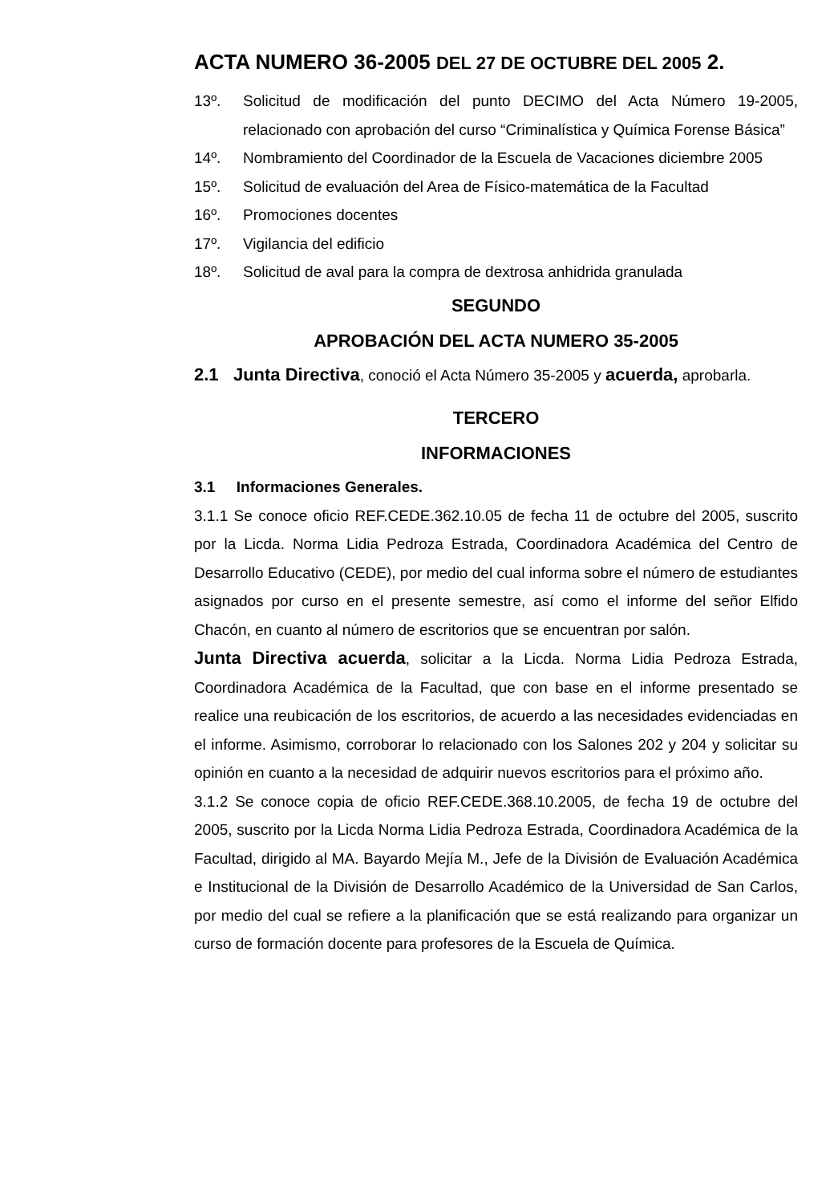ACTA NUMERO 36-2005 DEL 27 DE OCTUBRE DEL 2005 2.
13º. Solicitud de modificación del punto DECIMO del Acta Número 19-2005, relacionado con aprobación del curso “Criminalística y Química Forense Básica”
14º. Nombramiento del Coordinador de la Escuela de Vacaciones diciembre 2005
15º. Solicitud de evaluación del Area de Físico-matemática de la Facultad
16º. Promociones docentes
17º. Vigilancia del edificio
18º. Solicitud de aval para la compra de dextrosa anhidrida granulada
SEGUNDO
APROBACIÓN DEL ACTA NUMERO 35-2005
2.1 Junta Directiva, conoció el Acta Número 35-2005 y acuerda, aprobarla.
TERCERO
INFORMACIONES
3.1 Informaciones Generales.
3.1.1 Se conoce oficio REF.CEDE.362.10.05 de fecha 11 de octubre del 2005, suscrito por la Licda. Norma Lidia Pedroza Estrada, Coordinadora Académica del Centro de Desarrollo Educativo (CEDE), por medio del cual informa sobre el número de estudiantes asignados por curso en el presente semestre, así como el informe del señor Elfido Chacón, en cuanto al número de escritorios que se encuentran por salón.
Junta Directiva acuerda, solicitar a la Licda. Norma Lidia Pedroza Estrada, Coordinadora Académica de la Facultad, que con base en el informe presentado se realice una reubicación de los escritorios, de acuerdo a las necesidades evidenciadas en el informe. Asimismo, corroborar lo relacionado con los Salones 202 y 204 y solicitar su opinión en cuanto a la necesidad de adquirir nuevos escritorios para el próximo año.
3.1.2 Se conoce copia de oficio REF.CEDE.368.10.2005, de fecha 19 de octubre del 2005, suscrito por la Licda Norma Lidia Pedroza Estrada, Coordinadora Académica de la Facultad, dirigido al MA. Bayardo Mejía M., Jefe de la División de Evaluación Académica e Institucional de la División de Desarrollo Académico de la Universidad de San Carlos, por medio del cual se refiere a la planificación que se está realizando para organizar un curso de formación docente para profesores de la Escuela de Química.